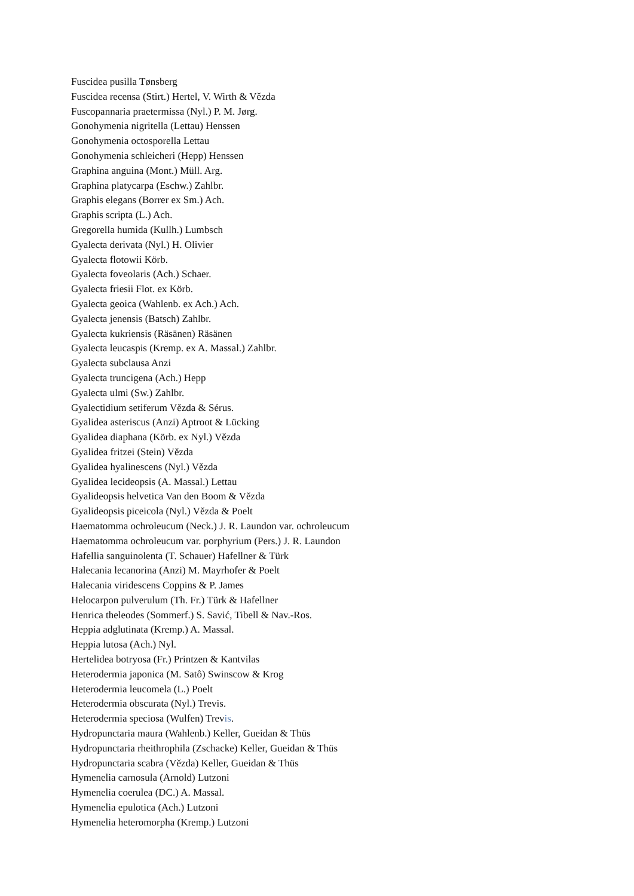Fuscidea pusilla Tønsberg
Fuscidea recensa (Stirt.) Hertel, V. Wirth & Vězda
Fuscopannaria praetermissa (Nyl.) P. M. Jørg.
Gonohymenia nigritella (Lettau) Henssen
Gonohymenia octosporella Lettau
Gonohymenia schleicheri (Hepp) Henssen
Graphina anguina (Mont.) Müll. Arg.
Graphina platycarpa (Eschw.) Zahlbr.
Graphis elegans (Borrer ex Sm.) Ach.
Graphis scripta (L.) Ach.
Gregorella humida (Kullh.) Lumbsch
Gyalecta derivata (Nyl.) H. Olivier
Gyalecta flotowii Körb.
Gyalecta foveolaris (Ach.) Schaer.
Gyalecta friesii Flot. ex Körb.
Gyalecta geoica (Wahlenb. ex Ach.) Ach.
Gyalecta jenensis (Batsch) Zahlbr.
Gyalecta kukriensis (Räsänen) Räsänen
Gyalecta leucaspis (Kremp. ex A. Massal.) Zahlbr.
Gyalecta subclausa Anzi
Gyalecta truncigena (Ach.) Hepp
Gyalecta ulmi (Sw.) Zahlbr.
Gyalectidium setiferum Vězda & Sérus.
Gyalidea asteriscus (Anzi) Aptroot & Lücking
Gyalidea diaphana (Körb. ex Nyl.) Vězda
Gyalidea fritzei (Stein) Vězda
Gyalidea hyalinescens (Nyl.) Vězda
Gyalidea lecideopsis (A. Massal.) Lettau
Gyalideopsis helvetica Van den Boom & Vězda
Gyalideopsis piceicola (Nyl.) Vězda & Poelt
Haematomma ochroleucum (Neck.) J. R. Laundon var. ochroleucum
Haematomma ochroleucum var. porphyrium (Pers.) J. R. Laundon
Hafellia sanguinolenta (T. Schauer) Hafellner & Türk
Halecania lecanorina (Anzi) M. Mayrhofer & Poelt
Halecania viridescens Coppins & P. James
Helocarpon pulverulum (Th. Fr.) Türk & Hafellner
Henrica theleodes (Sommerf.) S. Savić, Tibell & Nav.-Ros.
Heppia adglutinata (Kremp.) A. Massal.
Heppia lutosa (Ach.) Nyl.
Hertelidea botryosa (Fr.) Printzen & Kantvilas
Heterodermia japonica (M. Satô) Swinscow & Krog
Heterodermia leucomela (L.) Poelt
Heterodermia obscurata (Nyl.) Trevis.
Heterodermia speciosa (Wulfen) Trevis.
Hydropunctaria maura (Wahlenb.) Keller, Gueidan & Thüs
Hydropunctaria rheithrophila (Zschacke) Keller, Gueidan & Thüs
Hydropunctaria scabra (Vězda) Keller, Gueidan & Thüs
Hymenelia carnosula (Arnold) Lutzoni
Hymenelia coerulea (DC.) A. Massal.
Hymenelia epulotica (Ach.) Lutzoni
Hymenelia heteromorpha (Kremp.) Lutzoni